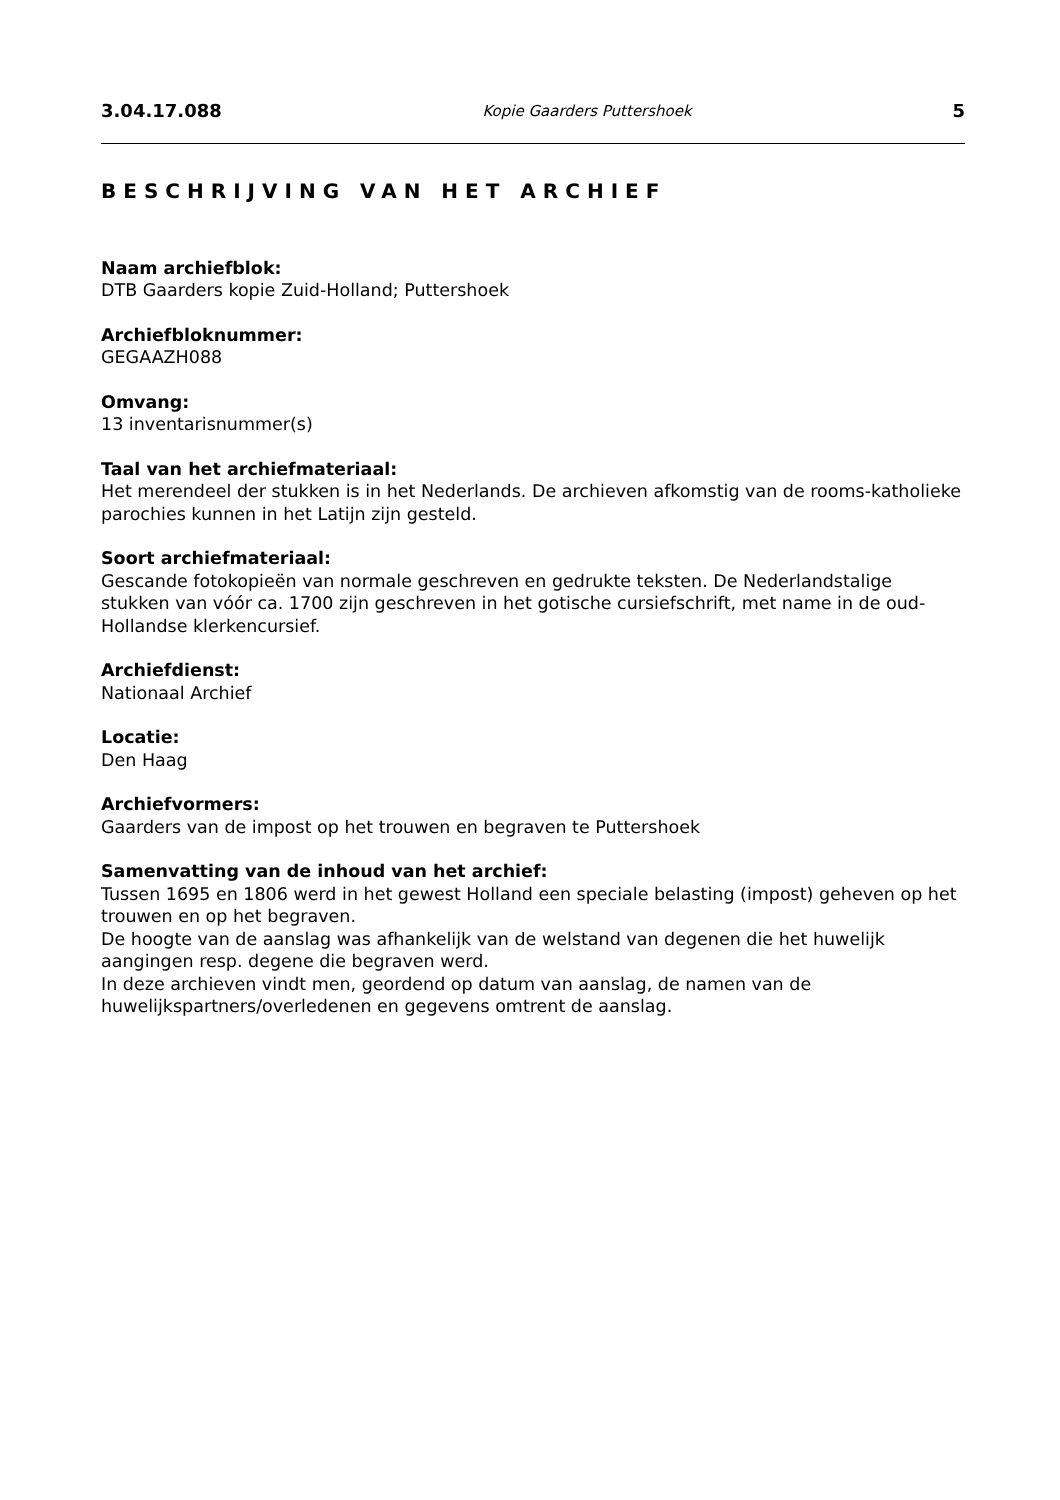3.04.17.088 Kopie Gaarders Puttershoek 5
BESCHRIJVING VAN HET ARCHIEF
Naam archiefblok:
DTB Gaarders kopie Zuid-Holland; Puttershoek
Archiefbloknummer:
GEGAAZH088
Omvang:
13 inventarisnummer(s)
Taal van het archiefmateriaal:
Het merendeel der stukken is in het Nederlands. De archieven afkomstig van de rooms-katholieke parochies kunnen in het Latijn zijn gesteld.
Soort archiefmateriaal:
Gescande fotokopieën van normale geschreven en gedrukte teksten. De Nederlandstalige stukken van vóór ca. 1700 zijn geschreven in het gotische cursiefschrift, met name in de oud-Hollandse klerkencursief.
Archiefdienst:
Nationaal Archief
Locatie:
Den Haag
Archiefvormers:
Gaarders van de impost op het trouwen en begraven te Puttershoek
Samenvatting van de inhoud van het archief:
Tussen 1695 en 1806 werd in het gewest Holland een speciale belasting (impost) geheven op het trouwen en op het begraven.
De hoogte van de aanslag was afhankelijk van de welstand van degenen die het huwelijk aangingen resp. degene die begraven werd.
In deze archieven vindt men, geordend op datum van aanslag, de namen van de huwelijkspartners/overledenen en gegevens omtrent de aanslag.